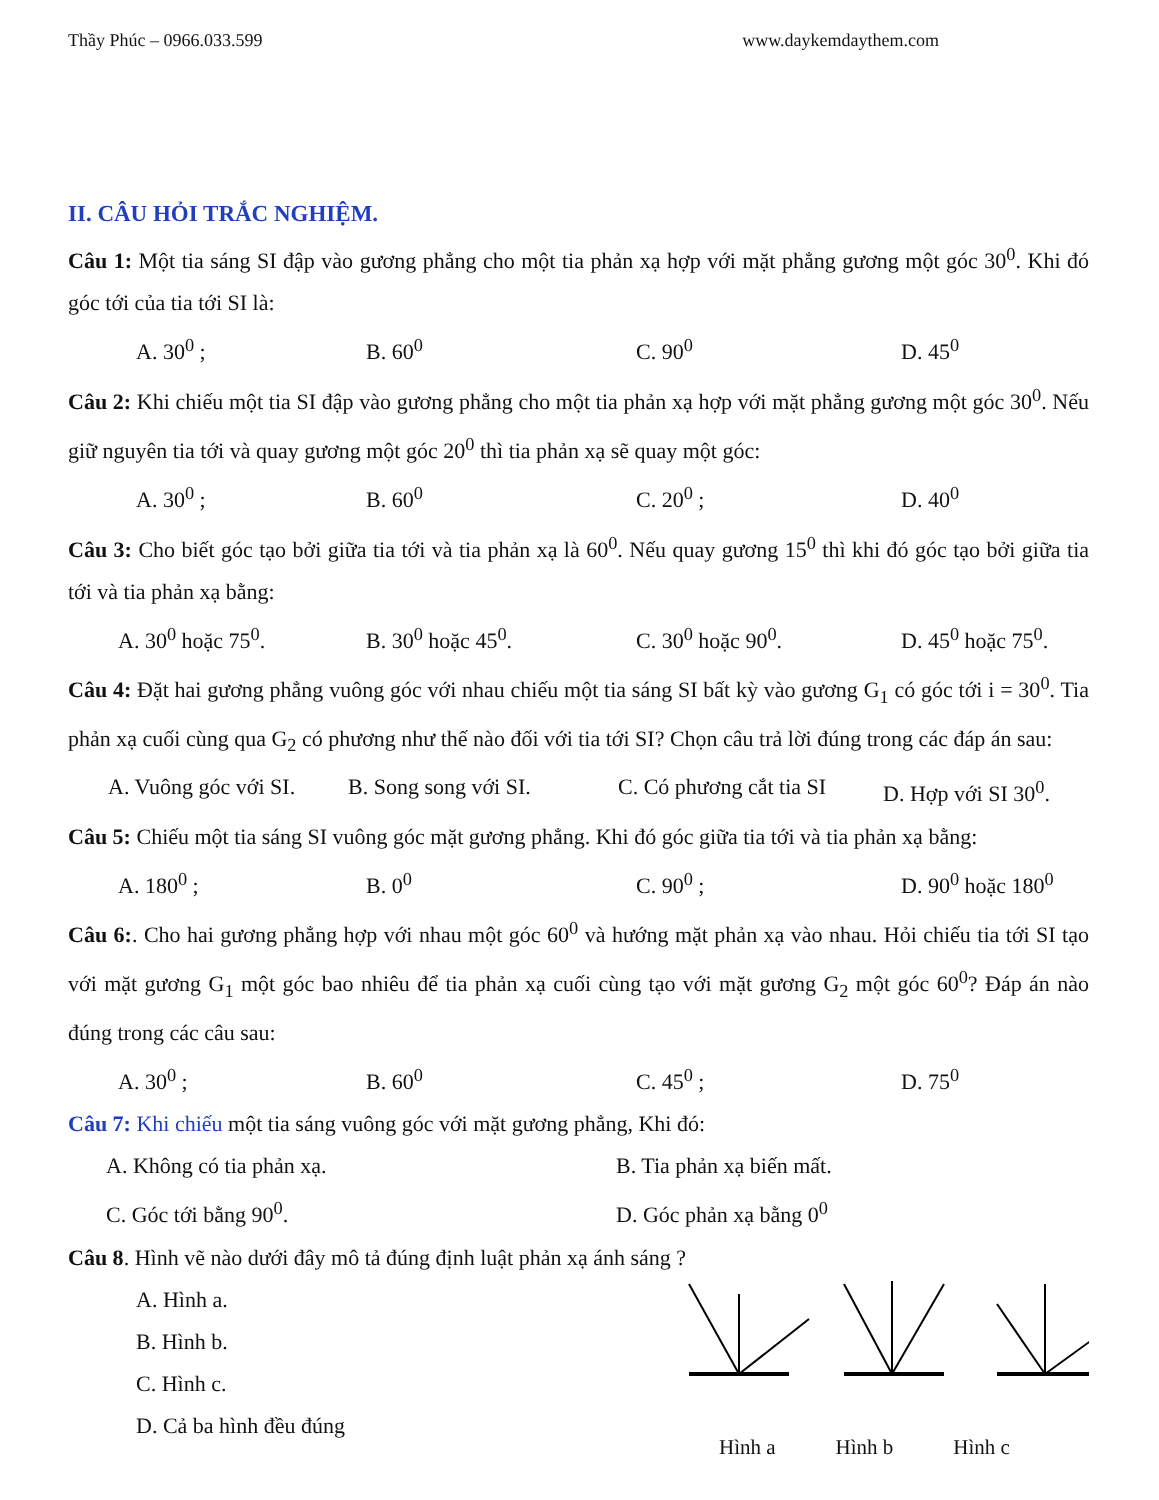Thầy Phúc – 0966.033.599 www.daykemdaythem.com
II. CÂU HỎI TRẮC NGHIỆM.
Câu 1: Một tia sáng SI đập vào gương phẳng cho một tia phản xạ hợp với mặt phẳng gương một góc 30<sup>0</sup>. Khi đó góc tới của tia tới SI là:
A. 30<sup>0</sup> ; B. 60<sup>0</sup> C. 90<sup>0</sup> D. 45<sup>0</sup>
Câu 2: Khi chiếu một tia SI đập vào gương phẳng cho một tia phản xạ hợp với mặt phẳng gương một góc 30<sup>0</sup>. Nếu giữ nguyên tia tới và quay gương một góc 20<sup>0</sup> thì tia phản xạ sẽ quay một góc:
A. 30<sup>0</sup> ; B. 60<sup>0</sup> C. 20<sup>0</sup> ; D. 40<sup>0</sup>
Câu 3: Cho biết góc tạo bởi giữa tia tới và tia phản xạ là 60<sup>0</sup>. Nếu quay gương 15<sup>0</sup> thì khi đó góc tạo bởi giữa tia tới và tia phản xạ bằng:
A. 30<sup>0</sup> hoặc 75<sup>0</sup>. B. 30<sup>0</sup> hoặc 45<sup>0</sup>. C. 30<sup>0</sup> hoặc 90<sup>0</sup>. D. 45<sup>0</sup> hoặc 75<sup>0</sup>.
Câu 4: Đặt hai gương phẳng vuông góc với nhau chiếu một tia sáng SI bất kỳ vào gương G<sub>1</sub> có góc tới i = 30<sup>0</sup>. Tia phản xạ cuối cùng qua G<sub>2</sub> có phương như thế nào đối với tia tới SI? Chọn câu trả lời đúng trong các đáp án sau:
A. Vuông góc với SI. B. Song song với SI. C. Có phương cắt tia SI D. Hợp với SI 30<sup>0</sup>.
Câu 5: Chiếu một tia sáng SI vuông góc mặt gương phẳng. Khi đó góc giữa tia tới và tia phản xạ bằng:
A. 180<sup>0</sup> ; B. 0<sup>0</sup> C. 90<sup>0</sup> ; D. 90<sup>0</sup> hoặc 180<sup>0</sup>
Câu 6:. Cho hai gương phẳng hợp với nhau một góc 60<sup>0</sup> và hướng mặt phản xạ vào nhau. Hỏi chiếu tia tới SI tạo với mặt gương G<sub>1</sub> một góc bao nhiêu để tia phản xạ cuối cùng tạo với mặt gương G<sub>2</sub> một góc 60<sup>0</sup>? Đáp án nào đúng trong các câu sau:
A. 30<sup>0</sup> ; B. 60<sup>0</sup> C. 45<sup>0</sup> ; D. 75<sup>0</sup>
Câu 7: Khi chiếu một tia sáng vuông góc với mặt gương phẳng, Khi đó:
A. Không có tia phản xạ. B. Tia phản xạ biến mất. C. Góc tới bằng 90<sup>0</sup>. D. Góc phản xạ bằng 0<sup>0</sup>
Câu 8. Hình vẽ nào dưới đây mô tả đúng định luật phản xạ ánh sáng ?
A. Hình a.
B. Hình b.
C. Hình c.
D. Cả ba hình đều đúng
Hình a Hình b Hình c